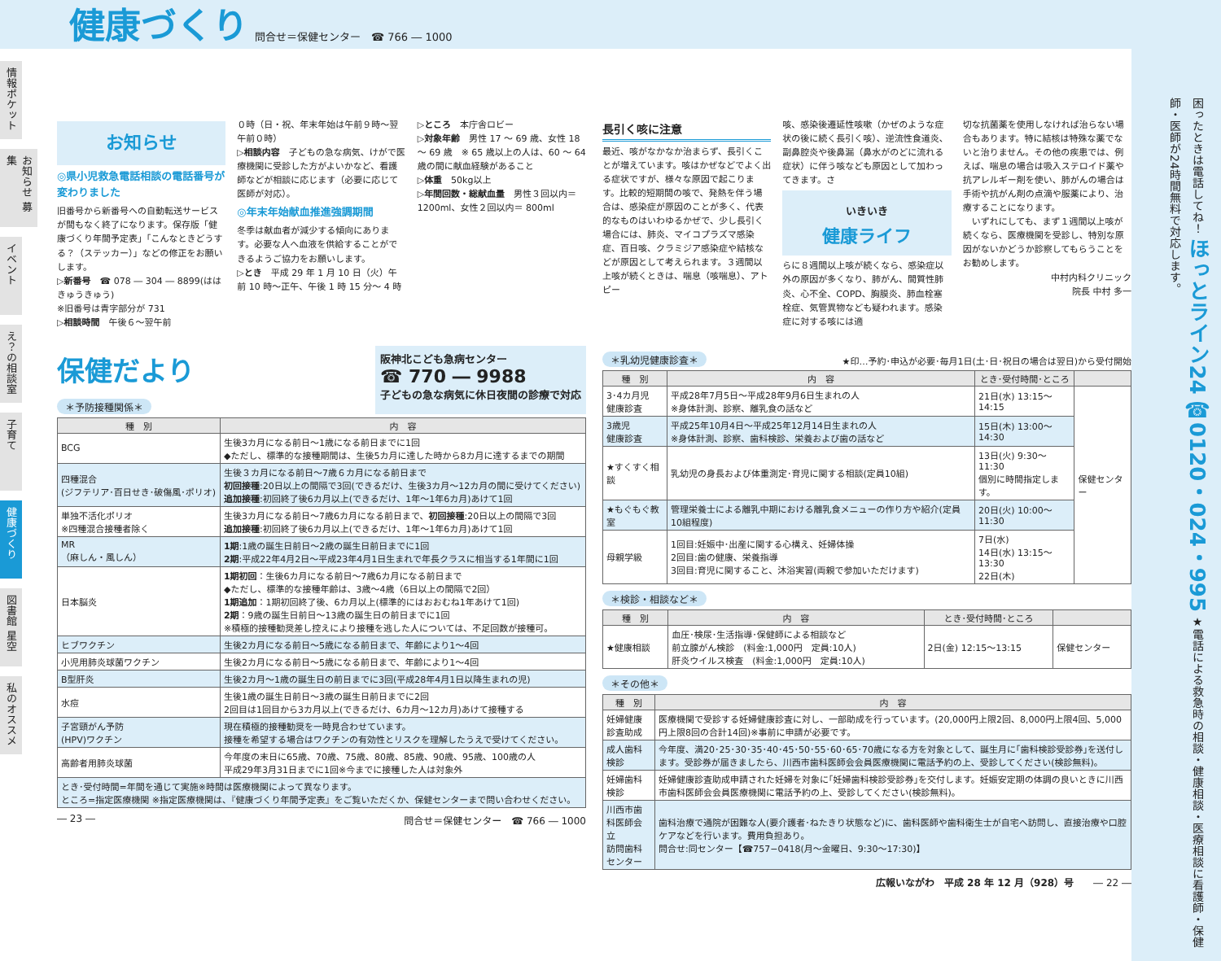健康づくり
問合せ＝保健センター　☎ 766 ― 1000
情報ポケット
お知らせ 募集
イベント
え？の相談室
子育て
健康づくり
図書館 星空
私のオススメ
困ったときは電話してね！ ほっとライン24 ☎0120・024・995 ★電話による救急時の相談・健康相談・医療相談に看護師・保健師・医師が24時間無料で対応します。
お知らせ
◎県小児救急電話相談の電話番号が変わりました
旧番号から新番号への自動転送サービスが間もなく終了になります。保存版「健康づくり年間予定表」「こんなときどうする？（ステッカー）」などの修正をお願いします。
▷新番号　☎ 078 ― 304 ― 8899(ははきゅうきゅう)
※旧番号は青字部分が 731
▷相談時間　午後６～翌午前
０時（日・祝、年末年始は午前９時～翌午前０時）
▷相談内容　子どもの急な病気、けがで医療機関に受診した方がよいかなど、看護師などが相談に応じます（必要に応じて医師が対応）。
◎年末年始献血推進強調期間
冬季は献血者が減少する傾向にあります。必要な人へ血液を供給することができるようご協力をお願いします。
▷とき　平成 29 年 1 月 10 日（火）午前 10 時～正午、午後 1 時 15 分～ 4 時
▷ところ　本庁舎ロビー
▷対象年齢　男性 17 ～ 69 歳、女性 18 ～ 69 歳　※ 65 歳以上の人は、60 ～ 64 歳の間に献血経験があること
▷体重　50kg以上
▷年間回数・総献血量　男性３回以内＝ 1200ml、女性２回以内＝ 800ml
保健だより
＊予防接種関係＊
阪神北こども急病センター
☎ 770 ― 9988
子どもの急な病気に休日夜間の診療で対応
| 種 別 | 内 容 |
| --- | --- |
| BCG | 生後3カ月になる前日～1歳になる前日までに1回 ◆ただし、標準的な接種期間は、生後5カ月に達した時から8カ月に達するまでの期間 |
| 四種混合 (ジフテリア･百日せき･破傷風･ポリオ) | 生後３カ月になる前日～7歳６カ月になる前日まで 初回接種 :20日以上の間隔で3回(できるだけ、生後3カ月～12カ月の間に受けてください) 追加接種 :初回終了後6カ月以上(できるだけ、1年～1年6カ月)あけて1回 |
| 単独不活化ポリオ ※四種混合接種者除く | 生後3カ月になる前日～7歳6カ月になる前日まで、 初回接種 :20日以上の間隔で3回 追加接種 :初回終了後6カ月以上(できるだけ、1年～1年6カ月)あけて1回 |
| MR （麻しん・風しん） | 1期 :1歳の誕生日前日～2歳の誕生日前日までに1回 2期 :平成22年4月2日～平成23年4月1日生まれで年長クラスに相当する1年間に1回 |
| 日本脳炎 | 1期初回 ：生後6カ月になる前日～7歳6カ月になる前日まで ◆ただし、標準的な接種年齢は、3歳～4歳（6日以上の間隔で2回） 1期追加 ：1期初回終了後、6カ月以上(標準的にはおおむね1年あけて1回) 2期 ：9歳の誕生日前日～13歳の誕生日の前日までに1回 ※積極的接種勧奨差し控えにより接種を逃した人については、不足回数が接種可。 |
| ヒブワクチン | 生後2カ月になる前日～5歳になる前日まで、年齢により1～4回 |
| 小児用肺炎球菌ワクチン | 生後2カ月になる前日～5歳になる前日まで、年齢により1～4回 |
| B型肝炎 | 生後2カ月～1歳の誕生日の前日までに3回(平成28年4月1日以降生まれの児) |
| 水痘 | 生後1歳の誕生日前日～3歳の誕生日前日までに2回 2回目は1回目から3カ月以上(できるだけ、6カ月～12カ月)あけて接種する |
| 子宮頸がん予防 (HPV)ワクチン | 現在積極的接種勧奨を一時見合わせています。 接種を希望する場合はワクチンの有効性とリスクを理解したうえで受けてください。 |
| 高齢者用肺炎球菌 | 今年度の末日に65歳、70歳、75歳、80歳、85歳、90歳、95歳、100歳の人 平成29年3月31日までに1回※今までに接種した人は対象外 |
| とき･受付時間=年間を通じて実施※時間は医療機関によって異なります。 ところ=指定医療機関 ※指定医療機関は、『健康づくり年間予定表』をご覧いただくか、保健センターまで問い合わせください。 | |
― 23 ― 問合せ＝保健センター　☎ 766 ― 1000
長引く咳に注意
最近、咳がなかなか治まらず、長引くことが増えています。咳はかぜなどでよく出る症状ですが、様々な原因で起こります。比較的短期間の咳で、発熱を伴う場合は、感染症が原因のことが多く、代表的なものはいわゆるかぜで、少し長引く場合には、肺炎、マイコプラズマ感染症、百日咳、クラミジア感染症や結核などが原因として考えられます。３週間以上咳が続くときは、喘息（咳喘息）、アトピー
咳、感染後遷延性咳嗽（かぜのような症状の後に続く長引く咳）、逆流性食道炎、副鼻腔炎や後鼻漏（鼻水がのどに流れる症状）に伴う咳なども原因として加わってきます。さ
いきいき
健康ライフ
らに８週間以上咳が続くなら、感染症以外の原因が多くなり、肺がん、間質性肺炎、心不全、COPD、胸膜炎、肺血栓塞栓症、気管異物なども疑われます。感染症に対する咳には適
切な抗菌薬を使用しなければ治らない場合もあります。特に結核は特殊な薬でないと治りません。その他の疾患では、例えば、喘息の場合は吸入ステロイド薬や抗アレルギー剤を使い、肺がんの場合は手術や抗がん剤の点滴や服薬により、治療することになります。
　いずれにしても、まず１週間以上咳が続くなら、医療機関を受診し、特別な原因がないかどうか診察してもらうことをお勧めします。
中村内科クリニック
院長 中村 多一
＊乳幼児健康診査＊ ★印…予約･申込が必要･毎月1日(土･日･祝日の場合は翌日)から受付開始
| 種 別 | 内 容 | とき･受付時間･ところ | |
| --- | --- | --- | --- |
| 3･4カ月児 健康診査 | 平成28年7月5日～平成28年9月6日生まれの人 ※身体計測、診察、離乳食の話など | 21日(水) 13:15～14:15 | 保健センター |
| 3歳児 健康診査 | 平成25年10月4日～平成25年12月14日生まれの人 ※身体計測、診察、歯科検診、栄養および歯の話など | 15日(木) 13:00～14:30 | |
| ★すくすく相談 | 乳幼児の身長および体重測定･育児に関する相談(定員10組) | 13日(火) 9:30～11:30 個別に時間指定します。 | |
| ★もぐもぐ教室 | 管理栄養士による離乳中期における離乳食メニューの作り方や紹介(定員10組程度) | 20日(火) 10:00～11:30 | |
| 母親学級 | 1回目:妊娠中･出産に関する心構え、妊婦体操 2回目:歯の健康、栄養指導 3回目:育児に関すること、沐浴実習(両親で参加いただけます) | 7日(水) 14日(水) 13:15～13:30 22日(木) | |
＊検診・相談など＊
| 種 別 | 内 容 | とき･受付時間･ところ | |
| --- | --- | --- | --- |
| ★健康相談 | 血圧･検尿･生活指導･保健師による相談など 前立腺がん検診 (料金:1,000円 定員:10人) 肝炎ウイルス検査 (料金:1,000円 定員:10人) | 2日(金) 12:15～13:15 | 保健センター |
＊その他＊
| 種 別 | 内 容 |
| --- | --- |
| 妊婦健康診査助成 | 医療機関で受診する妊婦健康診査に対し、一部助成を行っています。(20,000円上限2回、8,000円上限4回、5,000円上限8回の合計14回)※事前に申請が必要です。 |
| 成人歯科検診 | 今年度、満20･25･30･35･40･45･50･55･60･65･70歳になる方を対象として、誕生月に｢歯科検診受診券｣を送付します。受診券が届きましたら、川西市歯科医師会会員医療機関に電話予約の上、受診してください(検診無料)。 |
| 妊婦歯科検診 | 妊婦健康診査助成申請された妊婦を対象に｢妊婦歯科検診受診券｣を交付します。妊娠安定期の体調の良いときに川西市歯科医師会会員医療機関に電話予約の上、受診してください(検診無料)。 |
| 川西市歯科医師会立 訪問歯科センター | 歯科治療で通院が困難な人(要介護者･ねたきり状態など)に、歯科医師や歯科衛生士が自宅へ訪問し、直接治療や口腔ケアなどを行います。費用負担あり。 問合せ:同センター【☎757−0418(月～金曜日、9:30～17:30)】 |
広報いながわ　平成 28 年 12 月（928）号　　― 22 ―